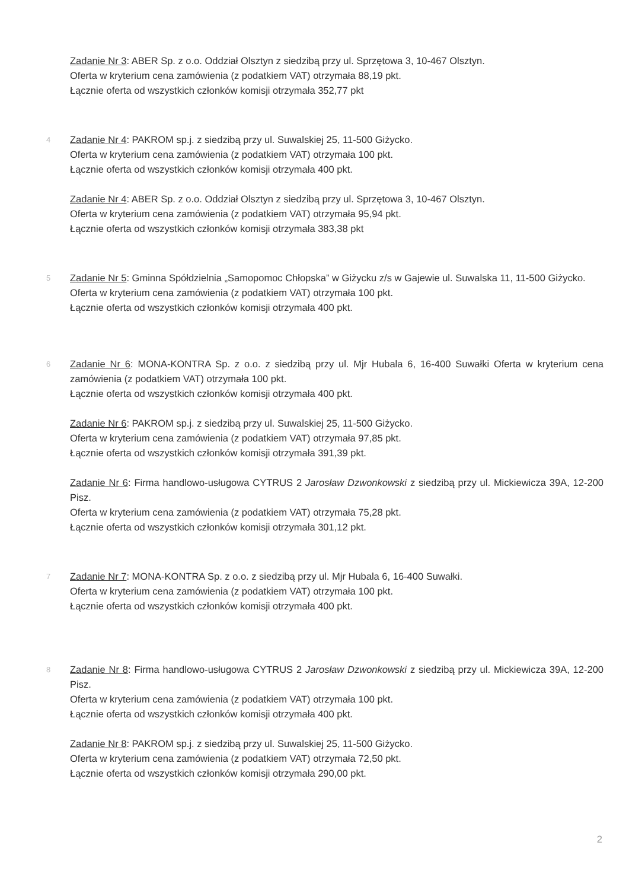Zadanie Nr 3: ABER Sp. z o.o. Oddział Olsztyn z siedzibą przy ul. Sprzętowa 3, 10-467 Olsztyn.
Oferta w kryterium cena zamówienia (z podatkiem VAT) otrzymała 88,19 pkt.
Łącznie oferta od wszystkich członków komisji otrzymała 352,77 pkt
4
Zadanie Nr 4: PAKROM sp.j. z siedzibą przy ul. Suwalskiej 25, 11-500 Giżycko.
Oferta w kryterium cena zamówienia (z podatkiem VAT) otrzymała 100 pkt.
Łącznie oferta od wszystkich członków komisji otrzymała 400 pkt.
Zadanie Nr 4: ABER Sp. z o.o. Oddział Olsztyn z siedzibą przy ul. Sprzętowa 3, 10-467 Olsztyn.
Oferta w kryterium cena zamówienia (z podatkiem VAT) otrzymała 95,94 pkt.
Łącznie oferta od wszystkich członków komisji otrzymała 383,38 pkt
5
Zadanie Nr 5: Gminna Spółdzielnia „Samopomoc Chłopska” w Giżycku z/s w Gajewie ul. Suwalska 11, 11-500 Giżycko.
Oferta w kryterium cena zamówienia (z podatkiem VAT) otrzymała 100 pkt.
Łącznie oferta od wszystkich członków komisji otrzymała 400 pkt.
6
Zadanie Nr 6: MONA-KONTRA Sp. z o.o. z siedzibą przy ul. Mjr Hubala 6, 16-400 Suwałki Oferta w kryterium cena zamówienia (z podatkiem VAT) otrzymała 100 pkt.
Łącznie oferta od wszystkich członków komisji otrzymała 400 pkt.
Zadanie Nr 6: PAKROM sp.j. z siedzibą przy ul. Suwalskiej 25, 11-500 Giżycko.
Oferta w kryterium cena zamówienia (z podatkiem VAT) otrzymała 97,85 pkt.
Łącznie oferta od wszystkich członków komisji otrzymała 391,39 pkt.
Zadanie Nr 6: Firma handlowo-usługowa CYTRUS 2 Jarosław Dzwonkowski z siedzibą przy ul. Mickiewicza 39A, 12-200 Pisz.
Oferta w kryterium cena zamówienia (z podatkiem VAT) otrzymała 75,28 pkt.
Łącznie oferta od wszystkich członków komisji otrzymała 301,12 pkt.
7
Zadanie Nr 7: MONA-KONTRA Sp. z o.o. z siedzibą przy ul. Mjr Hubala 6, 16-400 Suwałki.
Oferta w kryterium cena zamówienia (z podatkiem VAT) otrzymała 100 pkt.
Łącznie oferta od wszystkich członków komisji otrzymała 400 pkt.
8
Zadanie Nr 8: Firma handlowo-usługowa CYTRUS 2 Jarosław Dzwonkowski z siedzibą przy ul. Mickiewicza 39A, 12-200 Pisz.
Oferta w kryterium cena zamówienia (z podatkiem VAT) otrzymała 100 pkt.
Łącznie oferta od wszystkich członków komisji otrzymała 400 pkt.
Zadanie Nr 8: PAKROM sp.j. z siedzibą przy ul. Suwalskiej 25, 11-500 Giżycko.
Oferta w kryterium cena zamówienia (z podatkiem VAT) otrzymała 72,50 pkt.
Łącznie oferta od wszystkich członków komisji otrzymała 290,00 pkt.
2